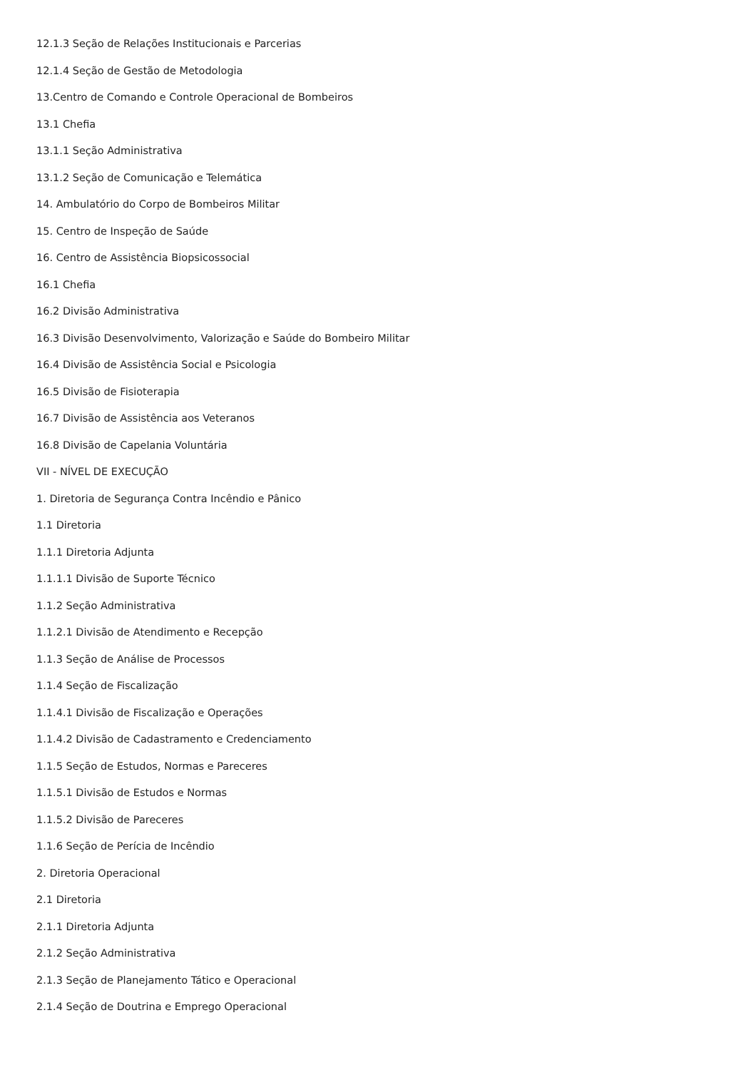12.1.3 Seção de Relações Institucionais e Parcerias
12.1.4 Seção de Gestão de Metodologia
13.Centro de Comando e Controle Operacional de Bombeiros
13.1 Chefia
13.1.1 Seção Administrativa
13.1.2 Seção de Comunicação e Telemática
14. Ambulatório do Corpo de Bombeiros Militar
15. Centro de Inspeção de Saúde
16. Centro de Assistência Biopsicossocial
16.1 Chefia
16.2 Divisão Administrativa
16.3 Divisão Desenvolvimento, Valorização e Saúde do Bombeiro Militar
16.4 Divisão de Assistência Social e Psicologia
16.5 Divisão de Fisioterapia
16.7 Divisão de Assistência aos Veteranos
16.8 Divisão de Capelania Voluntária
VII - NÍVEL DE EXECUÇÃO
1. Diretoria de Segurança Contra Incêndio e Pânico
1.1 Diretoria
1.1.1 Diretoria Adjunta
1.1.1.1 Divisão de Suporte Técnico
1.1.2 Seção Administrativa
1.1.2.1 Divisão de Atendimento e Recepção
1.1.3 Seção de Análise de Processos
1.1.4 Seção de Fiscalização
1.1.4.1 Divisão de Fiscalização e Operações
1.1.4.2 Divisão de Cadastramento e Credenciamento
1.1.5 Seção de Estudos, Normas e Pareceres
1.1.5.1 Divisão de Estudos e Normas
1.1.5.2 Divisão de Pareceres
1.1.6 Seção de Perícia de Incêndio
2. Diretoria Operacional
2.1 Diretoria
2.1.1 Diretoria Adjunta
2.1.2 Seção Administrativa
2.1.3 Seção de Planejamento Tático e Operacional
2.1.4 Seção de Doutrina e Emprego Operacional